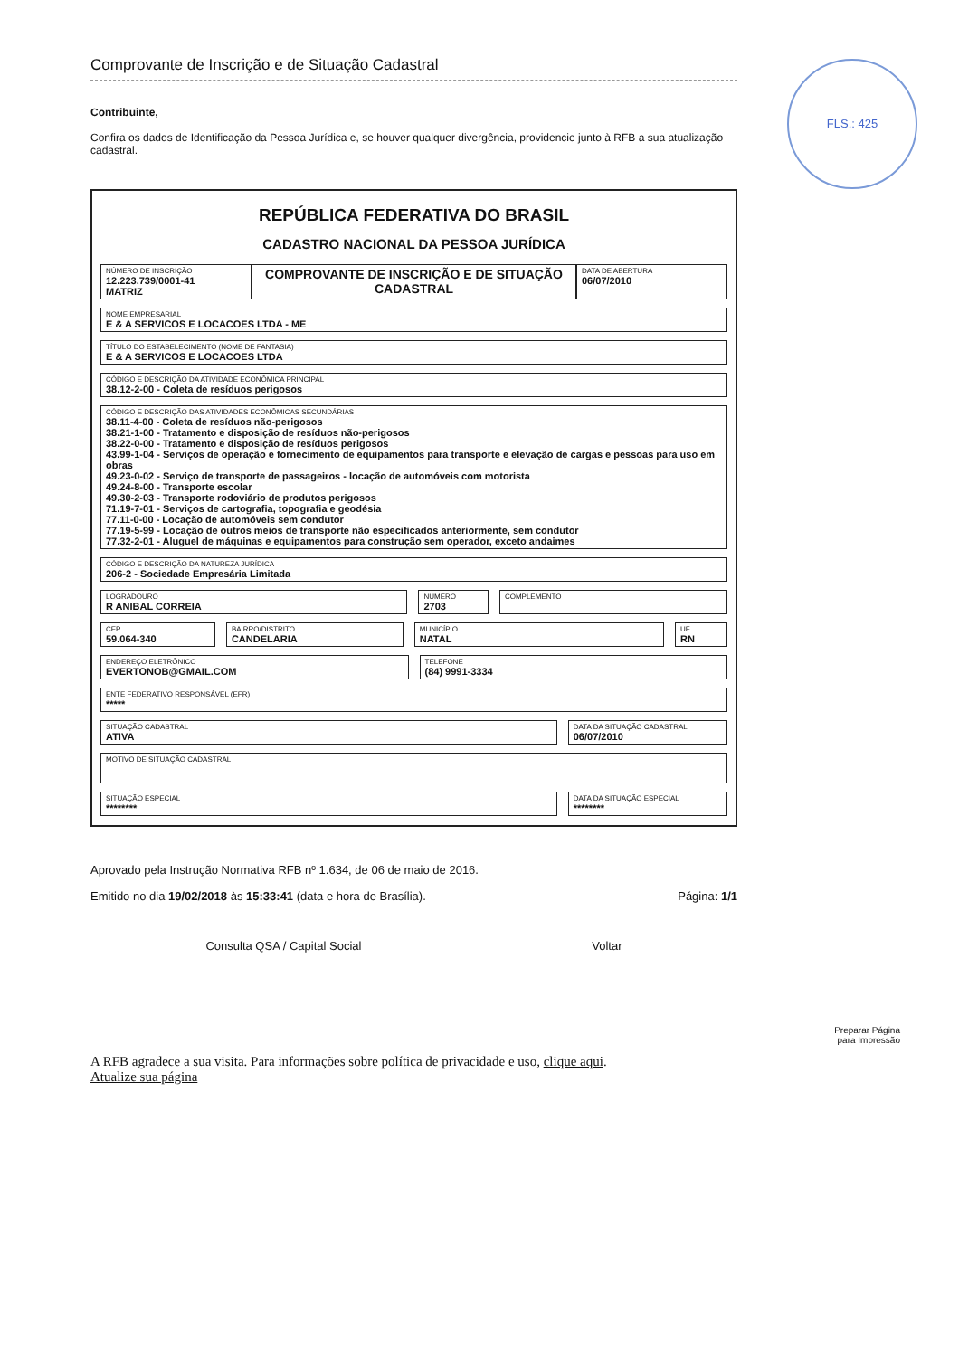FLS.: 425
Comprovante de Inscrição e de Situação Cadastral
Contribuinte,
Confira os dados de Identificação da Pessoa Jurídica e, se houver qualquer divergência, providencie junto à RFB a sua atualização cadastral.
REPÚBLICA FEDERATIVA DO BRASIL
CADASTRO NACIONAL DA PESSOA JURÍDICA
NÚMERO DE INSCRIÇÃO
12.223.739/0001-41
MATRIZ
COMPROVANTE DE INSCRIÇÃO E DE SITUAÇÃO CADASTRAL
DATA DE ABERTURA
06/07/2010
NOME EMPRESARIAL
E & A SERVICOS E LOCACOES LTDA - ME
TÍTULO DO ESTABELECIMENTO (NOME DE FANTASIA)
E & A SERVICOS E LOCACOES LTDA
CÓDIGO E DESCRIÇÃO DA ATIVIDADE ECONÔMICA PRINCIPAL
38.12-2-00 - Coleta de resíduos perigosos
CÓDIGO E DESCRIÇÃO DAS ATIVIDADES ECONÔMICAS SECUNDÁRIAS
38.11-4-00 - Coleta de resíduos não-perigosos
38.21-1-00 - Tratamento e disposição de resíduos não-perigosos
38.22-0-00 - Tratamento e disposição de resíduos perigosos
43.99-1-04 - Serviços de operação e fornecimento de equipamentos para transporte e elevação de cargas e pessoas para uso em obras
49.23-0-02 - Serviço de transporte de passageiros - locação de automóveis com motorista
49.24-8-00 - Transporte escolar
49.30-2-03 - Transporte rodoviário de produtos perigosos
71.19-7-01 - Serviços de cartografia, topografia e geodésia
77.11-0-00 - Locação de automóveis sem condutor
77.19-5-99 - Locação de outros meios de transporte não especificados anteriormente, sem condutor
77.32-2-01 - Aluguel de máquinas e equipamentos para construção sem operador, exceto andaimes
CÓDIGO E DESCRIÇÃO DA NATUREZA JURÍDICA
206-2 - Sociedade Empresária Limitada
LOGRADOURO
R ANIBAL CORREIA
NÚMERO
2703
COMPLEMENTO
CEP
59.064-340
BAIRRO/DISTRITO
CANDELARIA
MUNICÍPIO
NATAL
UF
RN
ENDEREÇO ELETRÔNICO
EVERTONOB@GMAIL.COM
TELEFONE
(84) 9991-3334
ENTE FEDERATIVO RESPONSÁVEL (EFR)
*****
SITUAÇÃO CADASTRAL
ATIVA
DATA DA SITUAÇÃO CADASTRAL
06/07/2010
MOTIVO DE SITUAÇÃO CADASTRAL
SITUAÇÃO ESPECIAL
********
DATA DA SITUAÇÃO ESPECIAL
********
Aprovado pela Instrução Normativa RFB nº 1.634, de 06 de maio de 2016.
Emitido no dia 19/02/2018 às 15:33:41 (data e hora de Brasília). Página: 1/1
Consulta QSA / Capital Social Voltar
Preparar Página
para Impressão
A RFB agradece a sua visita. Para informações sobre política de privacidade e uso, clique aqui.
Atualize sua página